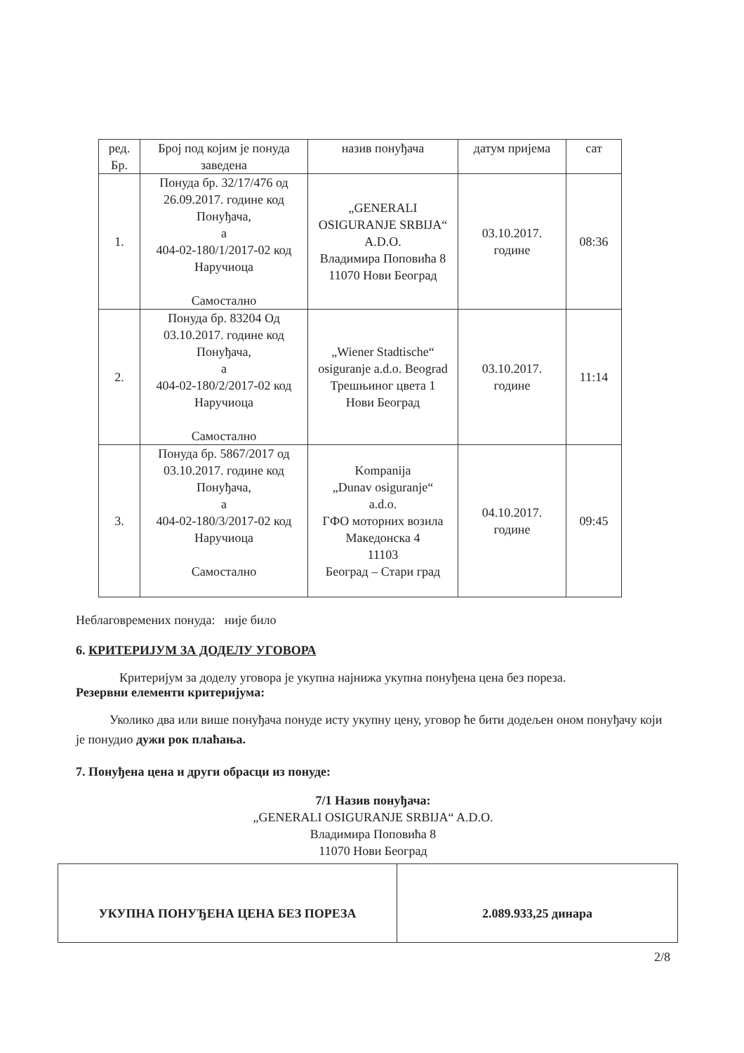| ред. Бр. | Број под којим је понуда заведена | назив понуђача | датум пријема | сат |
| --- | --- | --- | --- | --- |
| 1. | Понуда бр. 32/17/476 од 26.09.2017. године код Понуђача, а 404-02-180/1/2017-02 код Наручиоца Самостално | „GENERALI OSIGURANJE SRBIJA“ A.D.O. Владимира Поповића 8 11070 Нови Београд | 03.10.2017. године | 08:36 |
| 2. | Понуда бр. 83204 Од 03.10.2017. године код Понуђача, а 404-02-180/2/2017-02 код Наручиоца Самостално | „Wiener Stadtische“ osiguranje a.d.o. Beograd Трешњиног цвета 1 Нови Београд | 03.10.2017. године | 11:14 |
| 3. | Понуда бр. 5867/2017 од 03.10.2017. године код Понуђача, а 404-02-180/3/2017-02 код Наручиоца Самостално | Kompanija „Dunav osiguranje“ a.d.o. ГФО моторних возила Македонска 4 11103 Београд – Стари град | 04.10.2017. године | 09:45 |
Неблаговремених понуда: није било
6. КРИТЕРИЈУМ ЗА ДОДЕЛУ УГОВОРА
Критеријум за доделу уговора је укупна најнижа укупна понуђена цена без пореза.
Резервни елементи критеријума:
Уколико два или више понуђача понуде исту укупну цену, уговор ће бити додељен оном понуђачу који је понудио дужи рок плаћања.
7. Понуђена цена и други обрасци из понуде:
7/1 Назив понуђача:
„GENERALI OSIGURANJE SRBIJA“ A.D.O.
Владимира Поповића 8
11070 Нови Београд
| УКУПНА ПОНУЂЕНА ЦЕНА БЕЗ ПОРЕЗА | 2.089.933,25 динара |
2/8